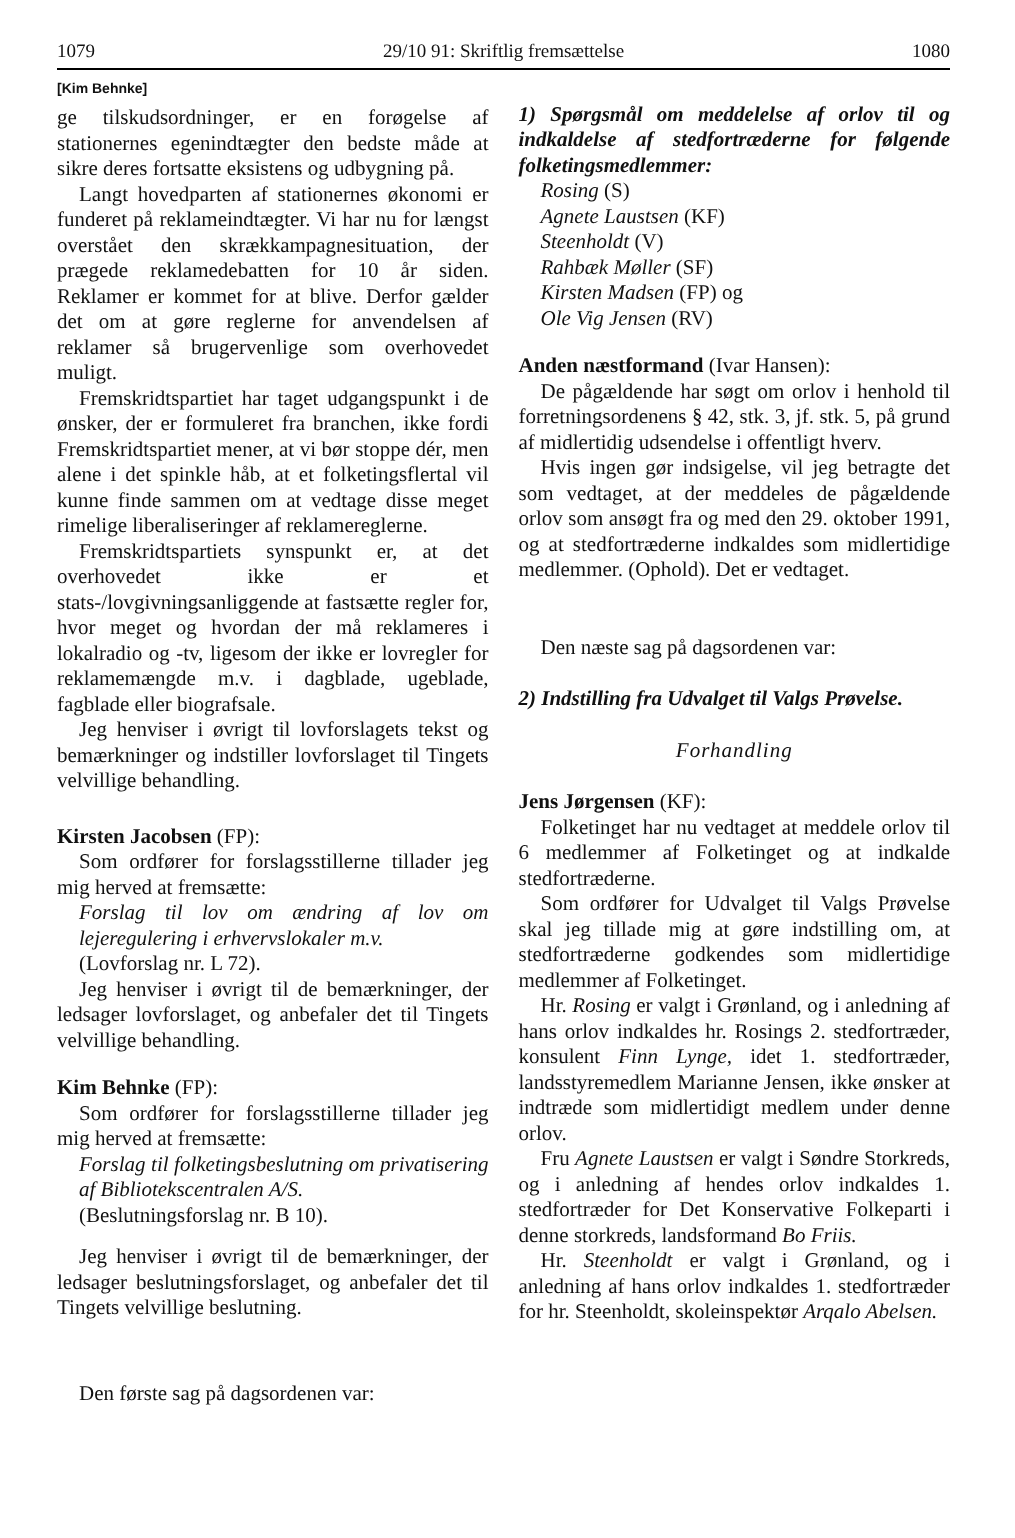1079 29/10 91: Skriftlig fremsættelse 1080
[Kim Behnke]
ge tilskudsordninger, er en forøgelse af stationernes egenindtægter den bedste måde at sikre deres fortsatte eksistens og udbygning på.
Langt hovedparten af stationernes økonomi er funderet på reklameindtægter. Vi har nu for længst overstået den skrækkampagnesituation, der prægede reklamedebatten for 10 år siden. Reklamer er kommet for at blive. Derfor gælder det om at gøre reglerne for anvendelsen af reklamer så brugervenlige som overhovedet muligt.
Fremskridtspartiet har taget udgangspunkt i de ønsker, der er formuleret fra branchen, ikke fordi Fremskridtspartiet mener, at vi bør stoppe dér, men alene i det spinkle håb, at et folketingsflertal vil kunne finde sammen om at vedtage disse meget rimelige liberaliseringer af reklamereglerne.
Fremskridtspartiets synspunkt er, at det overhovedet ikke er et stats-/lovgivningsanliggende at fastsætte regler for, hvor meget og hvordan der må reklameres i lokalradio og -tv, ligesom der ikke er lovregler for reklamemængde m.v. i dagblade, ugeblade, fagblade eller biografsale.
Jeg henviser i øvrigt til lovforslagets tekst og bemærkninger og indstiller lovforslaget til Tingets velvillige behandling.
Kirsten Jacobsen (FP):
Som ordfører for forslagsstillerne tillader jeg mig herved at fremsætte:
Forslag til lov om ændring af lov om lejeregulering i erhvervslokaler m.v.
(Lovforslag nr. L 72).
Jeg henviser i øvrigt til de bemærkninger, der ledsager lovforslaget, og anbefaler det til Tingets velvillige behandling.
Kim Behnke (FP):
Som ordfører for forslagsstillerne tillader jeg mig herved at fremsætte:
Forslag til folketingsbeslutning om privatisering af Bibliotekscentralen A/S.
(Beslutningsforslag nr. B 10).
Jeg henviser i øvrigt til de bemærkninger, der ledsager beslutningsforslaget, og anbefaler det til Tingets velvillige beslutning.
Den første sag på dagsordenen var:
1) Spørgsmål om meddelelse af orlov til og indkaldelse af stedfortræderne for følgende folketingsmedlemmer:
Rosing (S)
Agnete Laustsen (KF)
Steenholdt (V)
Rahbæk Møller (SF)
Kirsten Madsen (FP) og
Ole Vig Jensen (RV)
Anden næstformand (Ivar Hansen):
De pågældende har søgt om orlov i henhold til forretningsordenens § 42, stk. 3, jf. stk. 5, på grund af midlertidig udsendelse i offentligt hverv.
Hvis ingen gør indsigelse, vil jeg betragte det som vedtaget, at der meddeles de pågældende orlov som ansøgt fra og med den 29. oktober 1991, og at stedfortræderne indkaldes som midlertidige medlemmer. (Ophold). Det er vedtaget.
Den næste sag på dagsordenen var:
2) Indstilling fra Udvalget til Valgs Prøvelse.
Forhandling
Jens Jørgensen (KF):
Folketinget har nu vedtaget at meddele orlov til 6 medlemmer af Folketinget og at indkalde stedfortræderne.
Som ordfører for Udvalget til Valgs Prøvelse skal jeg tillade mig at gøre indstilling om, at stedfortræderne godkendes som midlertidige medlemmer af Folketinget.
Hr. Rosing er valgt i Grønland, og i anledning af hans orlov indkaldes hr. Rosings 2. stedfortræder, konsulent Finn Lynge, idet 1. stedfortræder, landsstyremedlem Marianne Jensen, ikke ønsker at indtræde som midlertidigt medlem under denne orlov.
Fru Agnete Laustsen er valgt i Søndre Storkreds, og i anledning af hendes orlov indkaldes 1. stedfortræder for Det Konservative Folkeparti i denne storkreds, landsformand Bo Friis.
Hr. Steenholdt er valgt i Grønland, og i anledning af hans orlov indkaldes 1. stedfortræder for hr. Steenholdt, skoleinspektør Arqalo Abelsen.